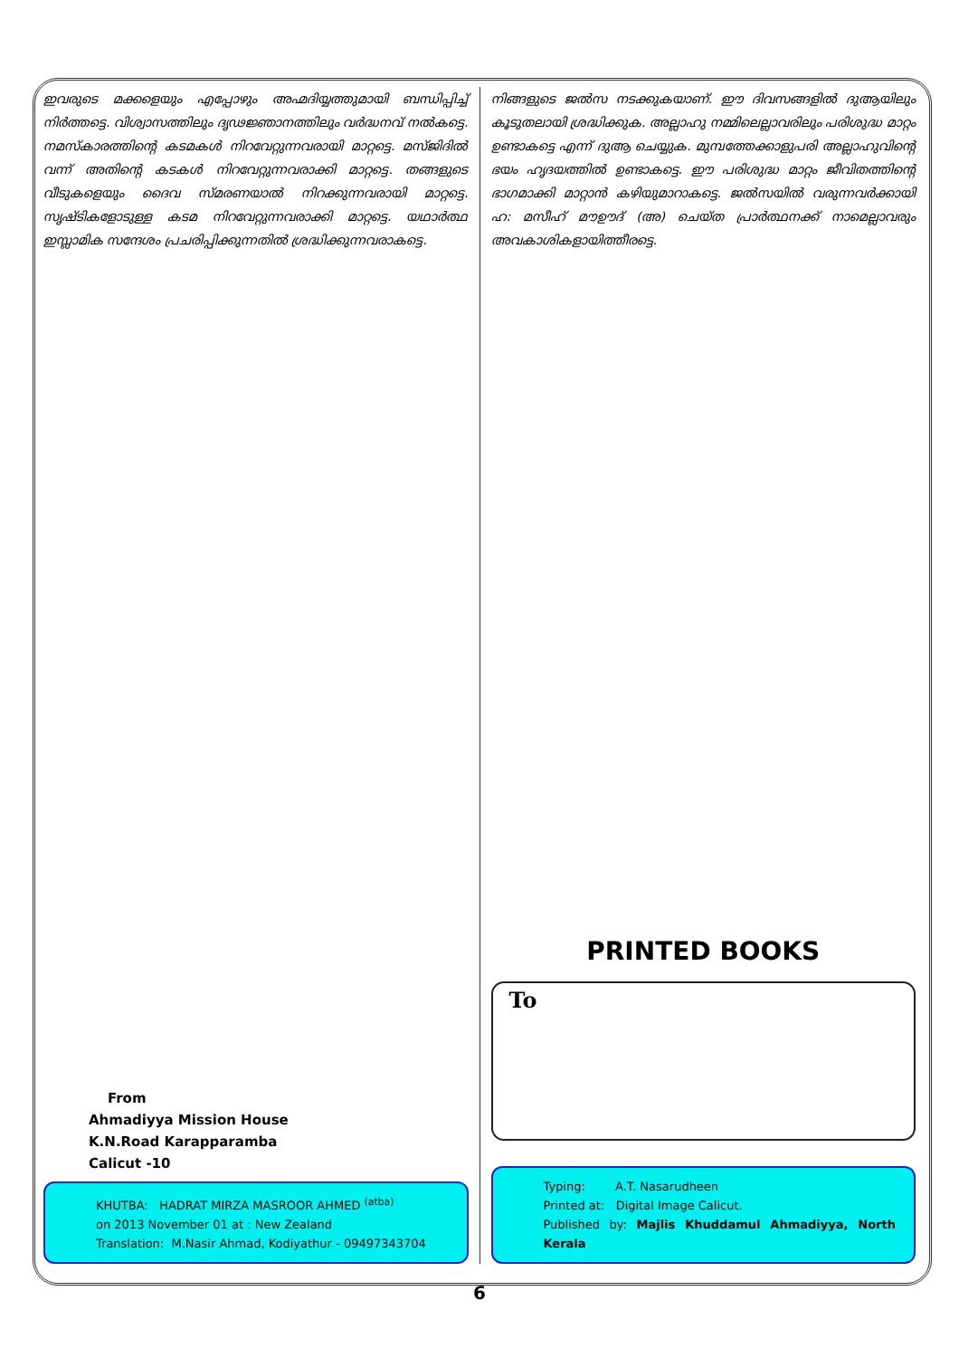ഇവരുടെ മക്കളെയും എപ്പോഴും അഹ്മദിയ്യത്തുമായി ബന്ധിപ്പിച്ച് നിർത്തട്ടെ. വിശ്വാസത്തിലും ദൃഢജ്ഞാനത്തിലും വർദ്ധനവ് നൽകട്ടെ. നമസ്കാരത്തിന്റെ കടമകൾ നിറവേറ്റുന്നവരായി മാറ്റട്ടെ. മസ്ജിദിൽ വന്ന് അതിന്റെ കടകൾ നിറവേറ്റുന്നവരാക്കി മാറ്റട്ടെ. തങ്ങളുടെ വീടുകളെയും ദൈവ സ്മരണയാൽ നിറക്കുന്നവരായി മാറ്റട്ടെ. സൃഷ്ടികളോടുള്ള കടമ നിറവേറ്റുന്നവരാക്കി മാറ്റട്ടെ. യഥാർത്ഥ ഇസ്ലാമിക സന്ദേശം പ്രചരിപ്പിക്കുന്നതിൽ ശ്രദ്ധിക്കുന്നവരാകട്ടെ.
From
Ahmadiyya Mission House
K.N.Road Karapparamba
Calicut -10
KHUTBA: HADRAT MIRZA MASROOR AHMED <sup>(atba)</sup>
on 2013 November 01 at : New Zealand
Translation: M.Nasir Ahmad, Kodiyathur - 09497343704
നിങ്ങളുടെ ജൽസ നടക്കുകയാണ്. ഈ ദിവസങ്ങളിൽ ദുആയിലും കൂടുതലായി ശ്രദ്ധിക്കുക. അല്ലാഹു നമ്മിലെല്ലാവരിലും പരിശുദ്ധ മാറ്റം ഉണ്ടാകട്ടെ എന്ന് ദുആ ചെയ്യുക. മുമ്പത്തേക്കാളുപരി അല്ലാഹുവിന്റെ ഭയം ഹൃദയത്തിൽ ഉണ്ടാകട്ടെ. ഈ പരിശുദ്ധ മാറ്റം ജീവിതത്തിന്റെ ഭാഗമാക്കി മാറ്റാൻ കഴിയുമാറാകട്ടെ. ജൽസയിൽ വരുന്നവർക്കായി ഹ: മസീഹ് മൗഊദ് (അ) ചെയ്ത പ്രാർത്ഥനക്ക് നാമെല്ലാവരും അവകാശികളായിത്തീരട്ടെ.
PRINTED BOOKS
To
Typing: A.T. Nasarudheen
Printed at: Digital Image Calicut.
Published by: Majlis Khuddamul Ahmadiyya, North Kerala
6